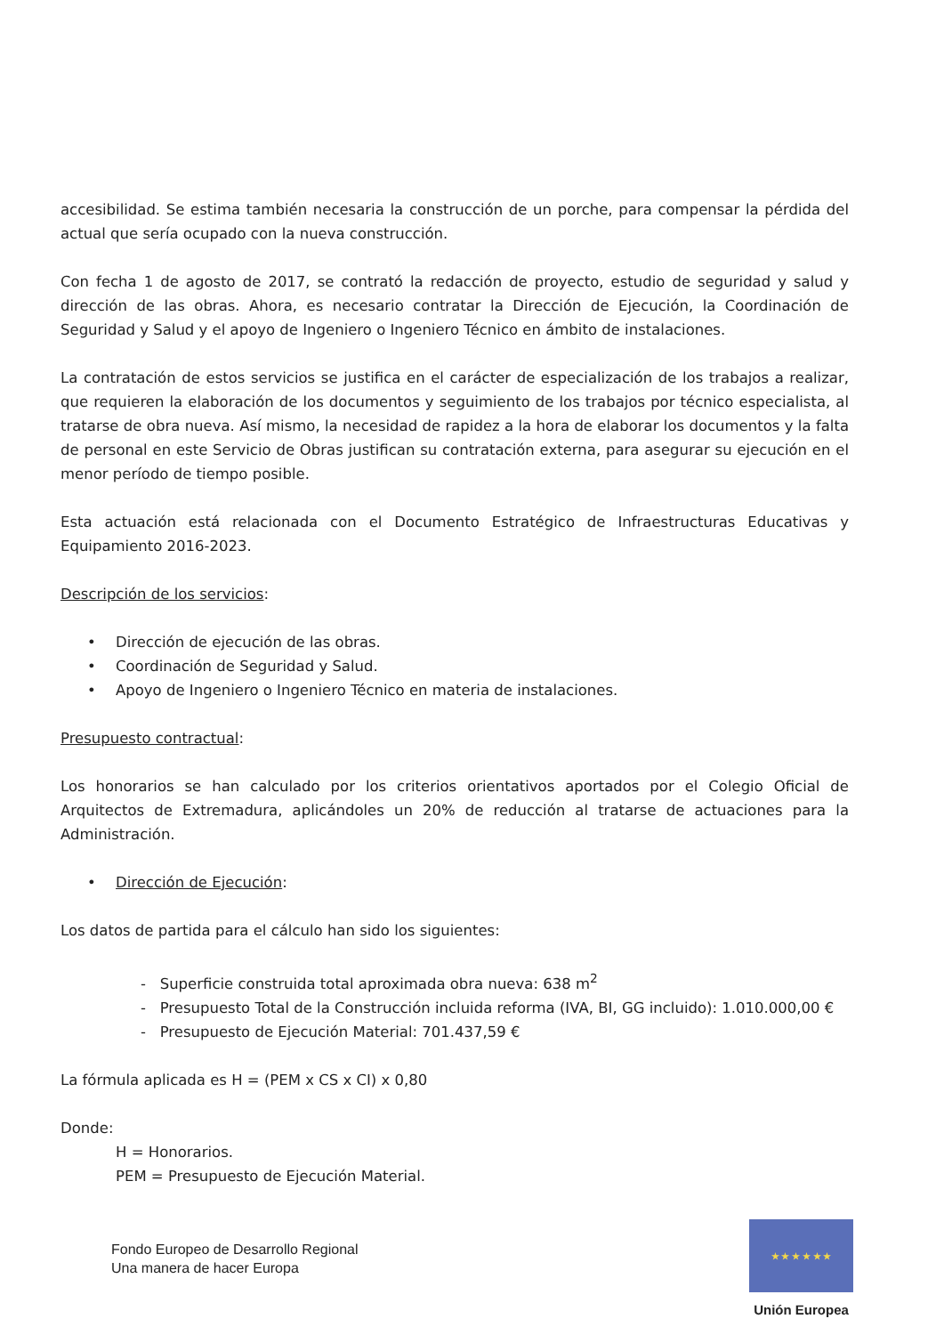accesibilidad. Se estima también necesaria la construcción de un porche, para compensar la pérdida del actual que sería ocupado con la nueva construcción.
Con fecha 1 de agosto de 2017, se contrató la redacción de proyecto, estudio de seguridad y salud y dirección de las obras. Ahora, es necesario contratar la Dirección de Ejecución, la Coordinación de Seguridad y Salud y el apoyo de Ingeniero o Ingeniero Técnico en ámbito de instalaciones.
La contratación de estos servicios se justifica en el carácter de especialización de los trabajos a realizar, que requieren la elaboración de los documentos y seguimiento de los trabajos por técnico especialista, al tratarse de obra nueva. Así mismo, la necesidad de rapidez a la hora de elaborar los documentos y la falta de personal en este Servicio de Obras justifican su contratación externa, para asegurar su ejecución en el menor período de tiempo posible.
Esta actuación está relacionada con el Documento Estratégico de Infraestructuras Educativas y Equipamiento 2016-2023.
Descripción de los servicios:
• Dirección de ejecución de las obras.
• Coordinación de Seguridad y Salud.
• Apoyo de Ingeniero o Ingeniero Técnico en materia de instalaciones.
Presupuesto contractual:
Los honorarios se han calculado por los criterios orientativos aportados por el Colegio Oficial de Arquitectos de Extremadura, aplicándoles un 20% de reducción al tratarse de actuaciones para la Administración.
• Dirección de Ejecución:
Los datos de partida para el cálculo han sido los siguientes:
- Superficie construida total aproximada obra nueva: 638 m<sup>2</sup>
- Presupuesto Total de la Construcción incluida reforma (IVA, BI, GG incluido): 1.010.000,00 €
- Presupuesto de Ejecución Material: 701.437,59 €
La fórmula aplicada es H = (PEM x CS x CI) x 0,80
Donde:
H = Honorarios.
PEM = Presupuesto de Ejecución Material.
Fondo Europeo de Desarrollo Regional
Una manera de hacer Europa
★ ★ ★ ★ ★ ★
Unión Europea